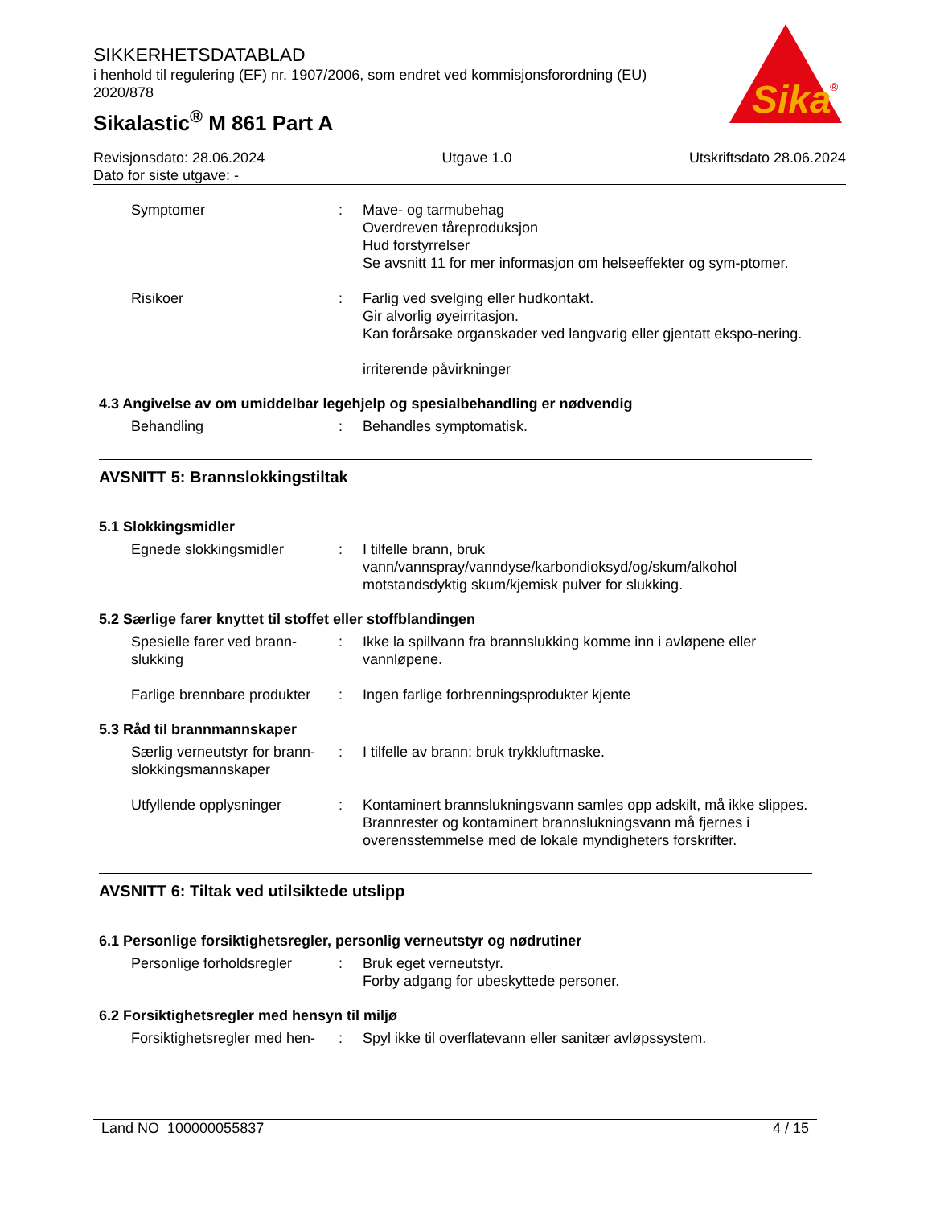SIKKERHETSDATABLAD
i henhold til regulering (EF) nr. 1907/2006, som endret ved kommisjonsforordning (EU) 2020/878
Sikalastic<sup>®</sup> M 861 Part A
Sika
®
Revisjonsdato: 28.06.2024
Dato for siste utgave: -
Utgave 1.0 Utskriftsdato 28.06.2024
Symptomer : Mave- og tarmubehag
Overdreven tåreproduksjon
Hud forstyrrelser
Se avsnitt 11 for mer informasjon om helseeffekter og sym-ptomer.
Risikoer : Farlig ved svelging eller hudkontakt.
Gir alvorlig øyeirritasjon.
Kan forårsake organskader ved langvarig eller gjentatt ekspo-nering.
irriterende påvirkninger
4.3 Angivelse av om umiddelbar legehjelp og spesialbehandling er nødvendig
Behandling : Behandles symptomatisk.
AVSNITT 5: Brannslokkingstiltak
5.1 Slokkingsmidler
Egnede slokkingsmidler : I tilfelle brann, bruk vann/vannspray/vanndyse/karbondioksyd/og/skum/alkohol motstandsdyktig skum/kjemisk pulver for slukking.
5.2 Særlige farer knyttet til stoffet eller stoffblandingen
Spesielle farer ved brann-slukking
: Ikke la spillvann fra brannslukking komme inn i avløpene eller vannløpene.
Farlige brennbare produkter
: Ingen farlige forbrenningsprodukter kjente
5.3 Råd til brannmannskaper
Særlig verneutstyr for brann-slokkingsmannskaper
: I tilfelle av brann: bruk trykkluftmaske.
Utfyllende opplysninger : Kontaminert brannslukningsvann samles opp adskilt, må ikke slippes.
Brannrester og kontaminert brannslukningsvann må fjernes i overensstemmelse med de lokale myndigheters forskrifter.
AVSNITT 6: Tiltak ved utilsiktede utslipp
6.1 Personlige forsiktighetsregler, personlig verneutstyr og nødrutiner
Personlige forholdsregler
: Bruk eget verneutstyr.
Forby adgang for ubeskyttede personer.
6.2 Forsiktighetsregler med hensyn til miljø
Forsiktighetsregler med hen-
: Spyl ikke til overflatevann eller sanitær avløpssystem.
Land NO 100000055837 4 / 15